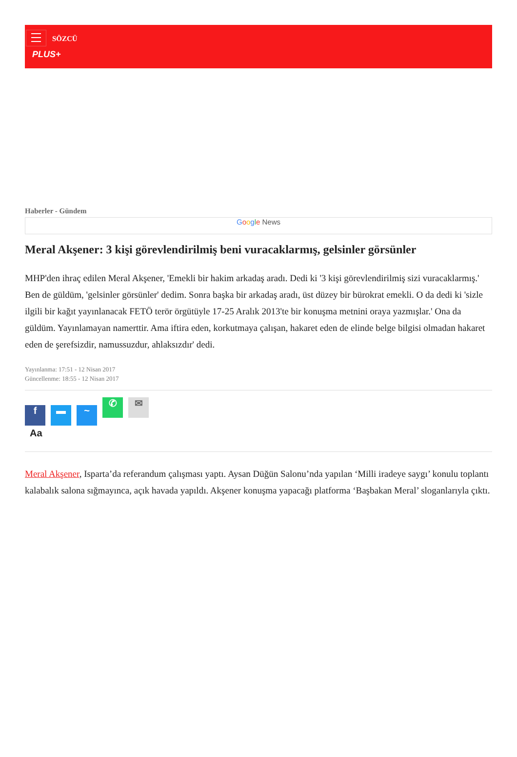SÖZCÜ
PLUS+
Haberler - Gündem
Google News
Meral Akşener: 3 kişi görevlendirilmiş beni vuracaklarmış, gelsinler görsünler
MHP'den ihraç edilen Meral Akşener, 'Emekli bir hakim arkadaş aradı. Dedi ki '3 kişi görevlendirilmiş sizi vuracaklarmış.' Ben de güldüm, 'gelsinler görsünler' dedim. Sonra başka bir arkadaş aradı, üst düzey bir bürokrat emekli. O da dedi ki 'sizle ilgili bir kağıt yayınlanacak FETÖ terör örgütüyle 17-25 Aralık 2013'te bir konuşma metnini oraya yazmışlar.' Ona da güldüm. Yayınlamayan namerttir. Ama iftira eden, korkutmaya çalışan, hakaret eden de elinde belge bilgisi olmadan hakaret eden de şerefsizdir, namussuzdur, ahlaksızdır' dedi.
Yayınlanma: 17:51 - 12 Nisan 2017
Güncellenme: 18:55 - 12 Nisan 2017
f ▬ ~
✆ ✉
Aa
Meral Akşener, Isparta’da referandum çalışması yaptı. Aysan Düğün Salonu’nda yapılan ‘Milli iradeye saygı’ konulu toplantı kalabalık salona sığmayınca, açık havada yapıldı. Akşener konuşma yapacağı platforma ‘Başbakan Meral’ sloganlarıyla çıktı.